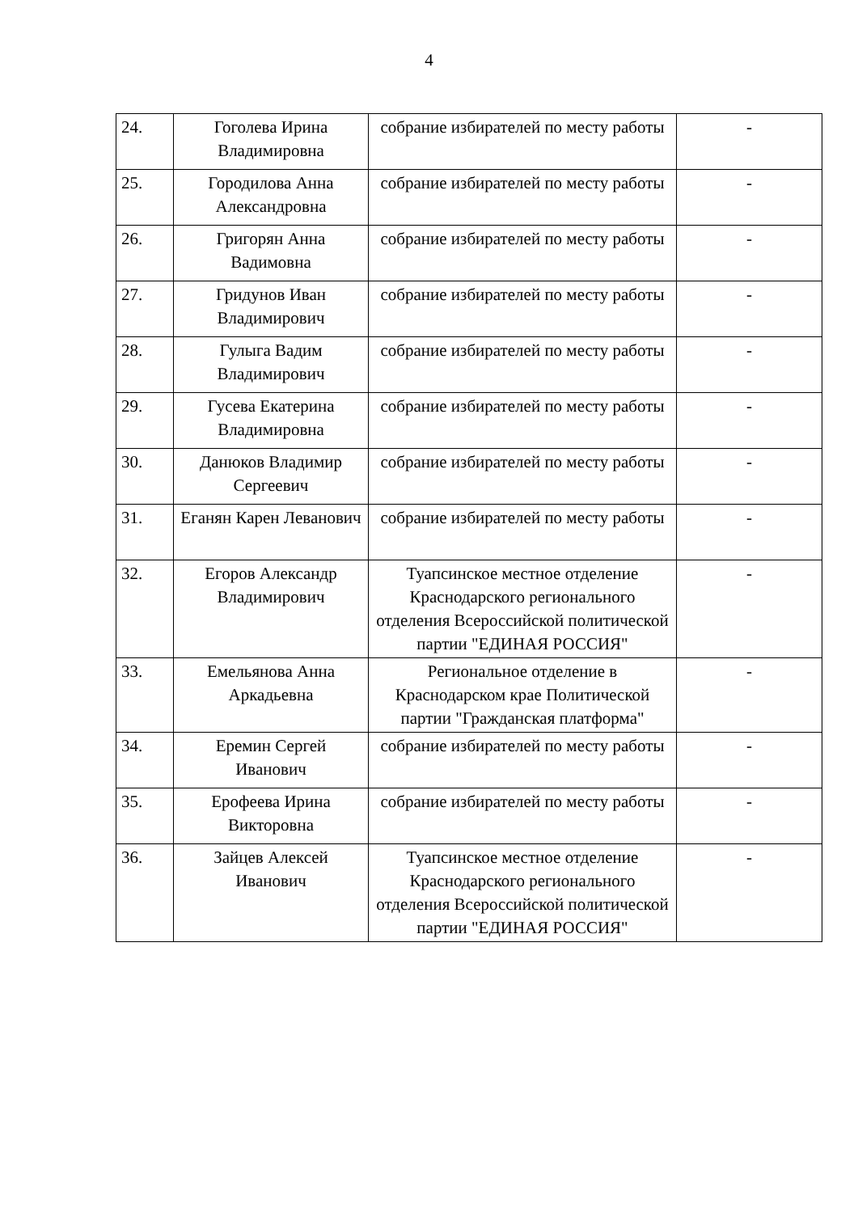4
| 24. | Гоголева Ирина Владимировна | собрание избирателей по месту работы | - |
| 25. | Городилова Анна Александровна | собрание избирателей по месту работы | - |
| 26. | Григорян Анна Вадимовна | собрание избирателей по месту работы | - |
| 27. | Гридунов Иван Владимирович | собрание избирателей по месту работы | - |
| 28. | Гулыга Вадим Владимирович | собрание избирателей по месту работы | - |
| 29. | Гусева Екатерина Владимировна | собрание избирателей по месту работы | - |
| 30. | Данюков Владимир Сергеевич | собрание избирателей по месту работы | - |
| 31. | Еганян Карен Леванович | собрание избирателей по месту работы | - |
| 32. | Егоров Александр Владимирович | Туапсинское местное отделение Краснодарского регионального отделения Всероссийской политической партии "ЕДИНАЯ РОССИЯ" | - |
| 33. | Емельянова Анна Аркадьевна | Региональное отделение в Краснодарском крае Политической партии "Гражданская платформа" | - |
| 34. | Еремин Сергей Иванович | собрание избирателей по месту работы | - |
| 35. | Ерофеева Ирина Викторовна | собрание избирателей по месту работы | - |
| 36. | Зайцев Алексей Иванович | Туапсинское местное отделение Краснодарского регионального отделения Всероссийской политической партии "ЕДИНАЯ РОССИЯ" | - |